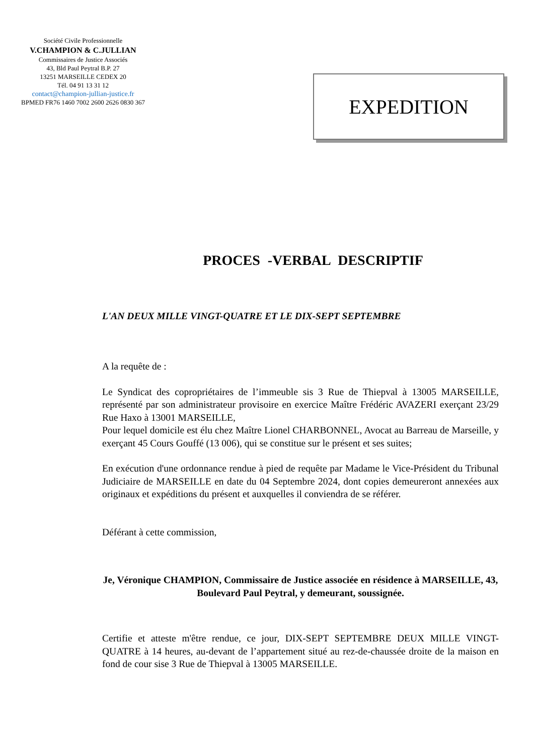Société Civile Professionnelle
V.CHAMPION & C.JULLIAN
Commissaires de Justice Associés
43, Bld Paul Peytral B.P. 27
13251 MARSEILLE CEDEX 20
Tél. 04 91 13 31 12
contact@champion-jullian-justice.fr
BPMED FR76 1460 7002 2600 2626 0830 367
EXPEDITION
PROCES -VERBAL DESCRIPTIF
L'AN DEUX MILLE VINGT-QUATRE ET LE DIX-SEPT SEPTEMBRE
A la requête de :
Le Syndicat des copropriétaires de l’immeuble sis 3 Rue de Thiepval à 13005 MARSEILLE, représenté par son administrateur provisoire en exercice Maître Frédéric AVAZERI exerçant 23/29 Rue Haxo à 13001 MARSEILLE,
Pour lequel domicile est élu chez Maître Lionel CHARBONNEL, Avocat au Barreau de Marseille, y exerçant 45 Cours Gouffé (13 006), qui se constitue sur le présent et ses suites;
En exécution d'une ordonnance rendue à pied de requête par Madame le Vice-Président du Tribunal Judiciaire de MARSEILLE en date du 04 Septembre 2024, dont copies demeureront annexées aux originaux et expéditions du présent et auxquelles il conviendra de se référer.
Déférant à cette commission,
Je, Véronique CHAMPION, Commissaire de Justice associée en résidence à MARSEILLE, 43, Boulevard Paul Peytral, y demeurant, soussignée.
Certifie et atteste m'être rendue, ce jour, DIX-SEPT SEPTEMBRE DEUX MILLE VINGT-QUATRE à 14 heures, au-devant de l’appartement situé au rez-de-chaussée droite de la maison en fond de cour sise 3 Rue de Thiepval à 13005 MARSEILLE.